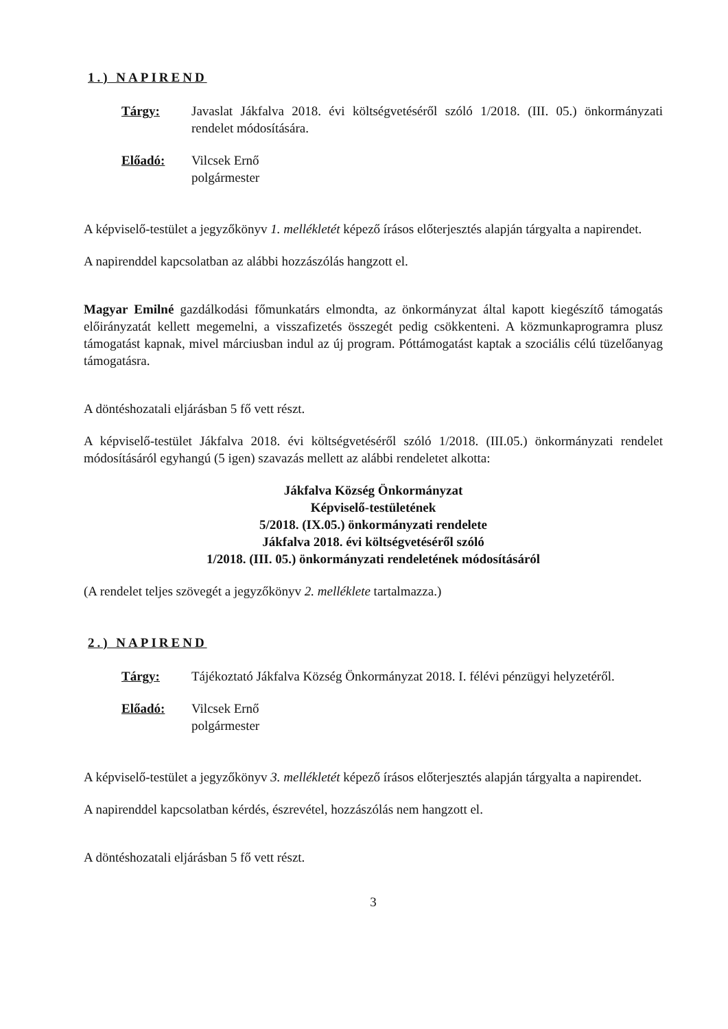1.) NAPIREND
Tárgy: Javaslat Jákfalva 2018. évi költségvetéséről szóló 1/2018. (III. 05.) önkormányzati rendelet módosítására.
Előadó: Vilcsek Ernő
polgármester
A képviselő-testület a jegyzőkönyv 1. mellékletét képező írásos előterjesztés alapján tárgyalta a napirendet.
A napirenddel kapcsolatban az alábbi hozzászólás hangzott el.
Magyar Emilné gazdálkodási főmunkatárs elmondta, az önkormányzat által kapott kiegészítő támogatás előirányzatát kellett megemelni, a visszafizetés összegét pedig csökkenteni. A közmunkaprogramra plusz támogatást kapnak, mivel márciusban indul az új program. Póttámogatást kaptak a szociális célú tüzelőanyag támogatásra.
A döntéshozatali eljárásban 5 fő vett részt.
A képviselő-testület Jákfalva 2018. évi költségvetéséről szóló 1/2018. (III.05.) önkormányzati rendelet módosításáról egyhangú (5 igen) szavazás mellett az alábbi rendeletet alkotta:
Jákfalva Község Önkormányzat
Képviselő-testületének
5/2018. (IX.05.) önkormányzati rendelete
Jákfalva 2018. évi költségvetéséről szóló
1/2018. (III. 05.) önkormányzati rendeletének módosításáról
(A rendelet teljes szövegét a jegyzőkönyv 2. melléklete tartalmazza.)
2.) NAPIREND
Tárgy: Tájékoztató Jákfalva Község Önkormányzat 2018. I. félévi pénzügyi helyzetéről.
Előadó: Vilcsek Ernő
polgármester
A képviselő-testület a jegyzőkönyv 3. mellékletét képező írásos előterjesztés alapján tárgyalta a napirendet.
A napirenddel kapcsolatban kérdés, észrevétel, hozzászólás nem hangzott el.
A döntéshozatali eljárásban 5 fő vett részt.
3